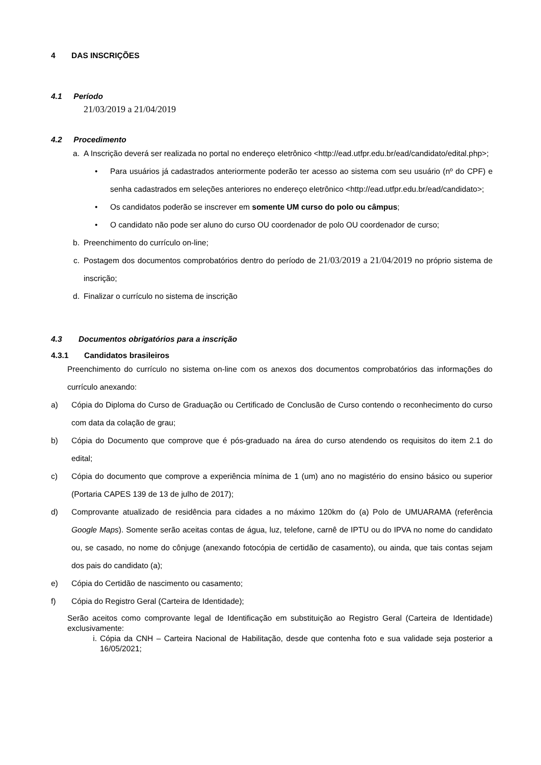4 DAS INSCRIÇÕES
4.1 Período
21/03/2019 a 21/04/2019
4.2 Procedimento
a. A Inscrição deverá ser realizada no portal no endereço eletrônico <http://ead.utfpr.edu.br/ead/candidato/edital.php>;
• Para usuários já cadastrados anteriormente poderão ter acesso ao sistema com seu usuário (nº do CPF) e senha cadastrados em seleções anteriores no endereço eletrônico <http://ead.utfpr.edu.br/ead/candidato>;
• Os candidatos poderão se inscrever em somente UM curso do polo ou câmpus;
• O candidato não pode ser aluno do curso OU coordenador de polo OU coordenador de curso;
b. Preenchimento do currículo on-line;
c. Postagem dos documentos comprobatórios dentro do período de 21/03/2019 a 21/04/2019 no próprio sistema de inscrição;
d. Finalizar o currículo no sistema de inscrição
4.3 Documentos obrigatórios para a inscrição
4.3.1 Candidatos brasileiros
Preenchimento do currículo no sistema on-line com os anexos dos documentos comprobatórios das informações do currículo anexando:
a) Cópia do Diploma do Curso de Graduação ou Certificado de Conclusão de Curso contendo o reconhecimento do curso com data da colação de grau;
b) Cópia do Documento que comprove que é pós-graduado na área do curso atendendo os requisitos do item 2.1 do edital;
c) Cópia do documento que comprove a experiência mínima de 1 (um) ano no magistério do ensino básico ou superior (Portaria CAPES 139 de 13 de julho de 2017);
d) Comprovante atualizado de residência para cidades a no máximo 120km do (a) Polo de UMUARAMA (referência Google Maps). Somente serão aceitas contas de água, luz, telefone, carnê de IPTU ou do IPVA no nome do candidato ou, se casado, no nome do cônjuge (anexando fotocópia de certidão de casamento), ou ainda, que tais contas sejam dos pais do candidato (a);
e) Cópia do Certidão de nascimento ou casamento;
f) Cópia do Registro Geral (Carteira de Identidade);
Serão aceitos como comprovante legal de Identificação em substituição ao Registro Geral (Carteira de Identidade) exclusivamente:
i. Cópia da CNH – Carteira Nacional de Habilitação, desde que contenha foto e sua validade seja posterior a 16/05/2021;